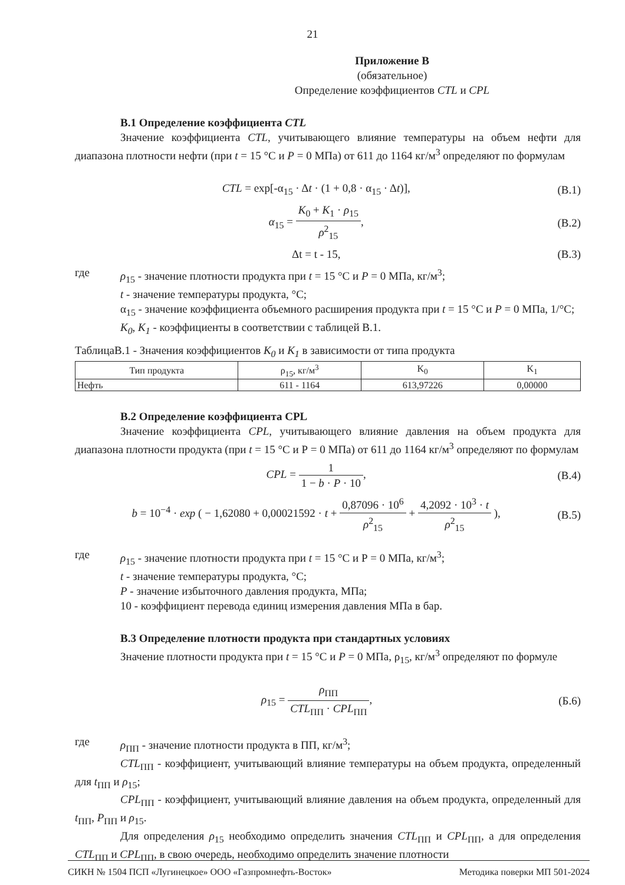21
Приложение В
(обязательное)
Определение коэффициентов CTL и CPL
В.1 Определение коэффициента CTL
Значение коэффициента CTL, учитывающего влияние температуры на объем нефти для диапазона плотности нефти (при t = 15 °С и P = 0 МПа) от 611 до 1164 кг/м<sup>3</sup> определяют по формулам
CTL = exp[-α<sub>15</sub> · Δt · (1 + 0,8 · α<sub>15</sub> · Δt)],
(В.1)
α<sub>15</sub> = K<sub>0</sub> + K<sub>1</sub> · ρ<sub>15</sub> ρ<sup>2</sup><sub>15</sub>, (В.2)
Δt = t - 15, (В.3)
где ρ<sub>15</sub> - значение плотности продукта при t = 15 °С и P = 0 МПа, кг/м<sup>3</sup>;
t - значение температуры продукта, °С;
α<sub>15</sub> - значение коэффициента объемного расширения продукта при t = 15 °С и P = 0 МПа, 1/°С;
K<sub>0</sub>, K<sub>1</sub> - коэффициенты в соответствии с таблицей В.1.
ТаблицаВ.1 - Значения коэффициентов K<sub>0</sub> и K<sub>1</sub> в зависимости от типа продукта
| Тип продукта | ρ<sub>15</sub>, кг/м<sup>3</sup> | K<sub>0</sub> | K<sub>1</sub> |
| --- | --- | --- | --- |
| Нефть | 611 - 1164 | 613,97226 | 0,00000 |
В.2 Определение коэффициента CPL
Значение коэффициента CPL, учитывающего влияние давления на объем продукта для диапазона плотности продукта (при t = 15 °С и Р = 0 МПа) от 611 до 1164 кг/м<sup>3</sup> определяют по формулам
CPL = 1 1 − b · P · 10, (В.4)
b = 10<sup>−4</sup> · exp ( − 1,62080 + 0,00021592 · t + 0,87096 · 10<sup>6</sup> ρ<sup>2</sup><sub>15</sub> + 4,2092 · 10<sup>3</sup> · t ρ<sup>2</sup><sub>15</sub> ),
(В.5)
где ρ<sub>15</sub> - значение плотности продукта при t = 15 °С и Р = 0 МПа, кг/м<sup>3</sup>;
t - значение температуры продукта, °С;
P - значение избыточного давления продукта, МПа;
10 - коэффициент перевода единиц измерения давления МПа в бар.
В.3 Определение плотности продукта при стандартных условиях
Значение плотности продукта при t = 15 °С и P = 0 МПа, ρ<sub>15</sub>, кг/м<sup>3</sup> определяют по формуле
ρ<sub>15</sub> = ρ<sub>ПП</sub> CTL<sub>ПП</sub> · CPL<sub>ПП</sub>, (Б.6)
где ρ<sub>ПП</sub> - значение плотности продукта в ПП, кг/м<sup>3</sup>;
CTL<sub>ПП</sub> - коэффициент, учитывающий влияние температуры на объем продукта, определенный для t<sub>ПП</sub> и ρ<sub>15</sub>;
CPL<sub>ПП</sub> - коэффициент, учитывающий влияние давления на объем продукта, определенный для t<sub>ПП</sub>, P<sub>ПП</sub> и ρ<sub>15</sub>.
Для определения ρ<sub>15</sub> необходимо определить значения CTL<sub>ПП</sub> и CPL<sub>ПП</sub>, а для определения CTL<sub>ПП</sub> и CPL<sub>ПП</sub>, в свою очередь, необходимо определить значение плотности
СИКН № 1504 ПСП «Лугинецкое» ООО «Газпромнефть-Восток» Методика поверки МП 501-2024